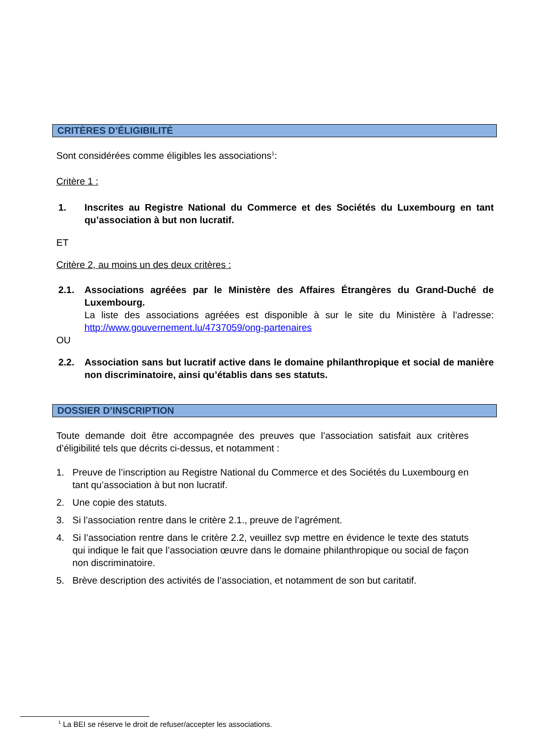CRITÈRES D’ÉLIGIBILITÉ
Sont considérées comme éligibles les associations<sup>1</sup>:
Critère 1 :
1. Inscrites au Registre National du Commerce et des Sociétés du Luxembourg en tant qu’association à but non lucratif.
ET
Critère 2, au moins un des deux critères :
2.1. Associations agréées par le Ministère des Affaires Étrangères du Grand-Duché de Luxembourg.
La liste des associations agréées est disponible à sur le site du Ministère à l’adresse: http://www.gouvernement.lu/4737059/ong-partenaires
OU
2.2. Association sans but lucratif active dans le domaine philanthropique et social de manière non discriminatoire, ainsi qu’établis dans ses statuts.
DOSSIER D’INSCRIPTION
Toute demande doit être accompagnée des preuves que l’association satisfait aux critères d’éligibilité tels que décrits ci-dessus, et notamment :
1. Preuve de l’inscription au Registre National du Commerce et des Sociétés du Luxembourg en tant qu’association à but non lucratif.
2. Une copie des statuts.
3. Si l’association rentre dans le critère 2.1., preuve de l’agrément.
4. Si l’association rentre dans le critère 2.2, veuillez svp mettre en évidence le texte des statuts qui indique le fait que l’association œuvre dans le domaine philanthropique ou social de façon non discriminatoire.
5. Brève description des activités de l’association, et notamment de son but caritatif.
<sup>1</sup> La BEI se réserve le droit de refuser/accepter les associations.